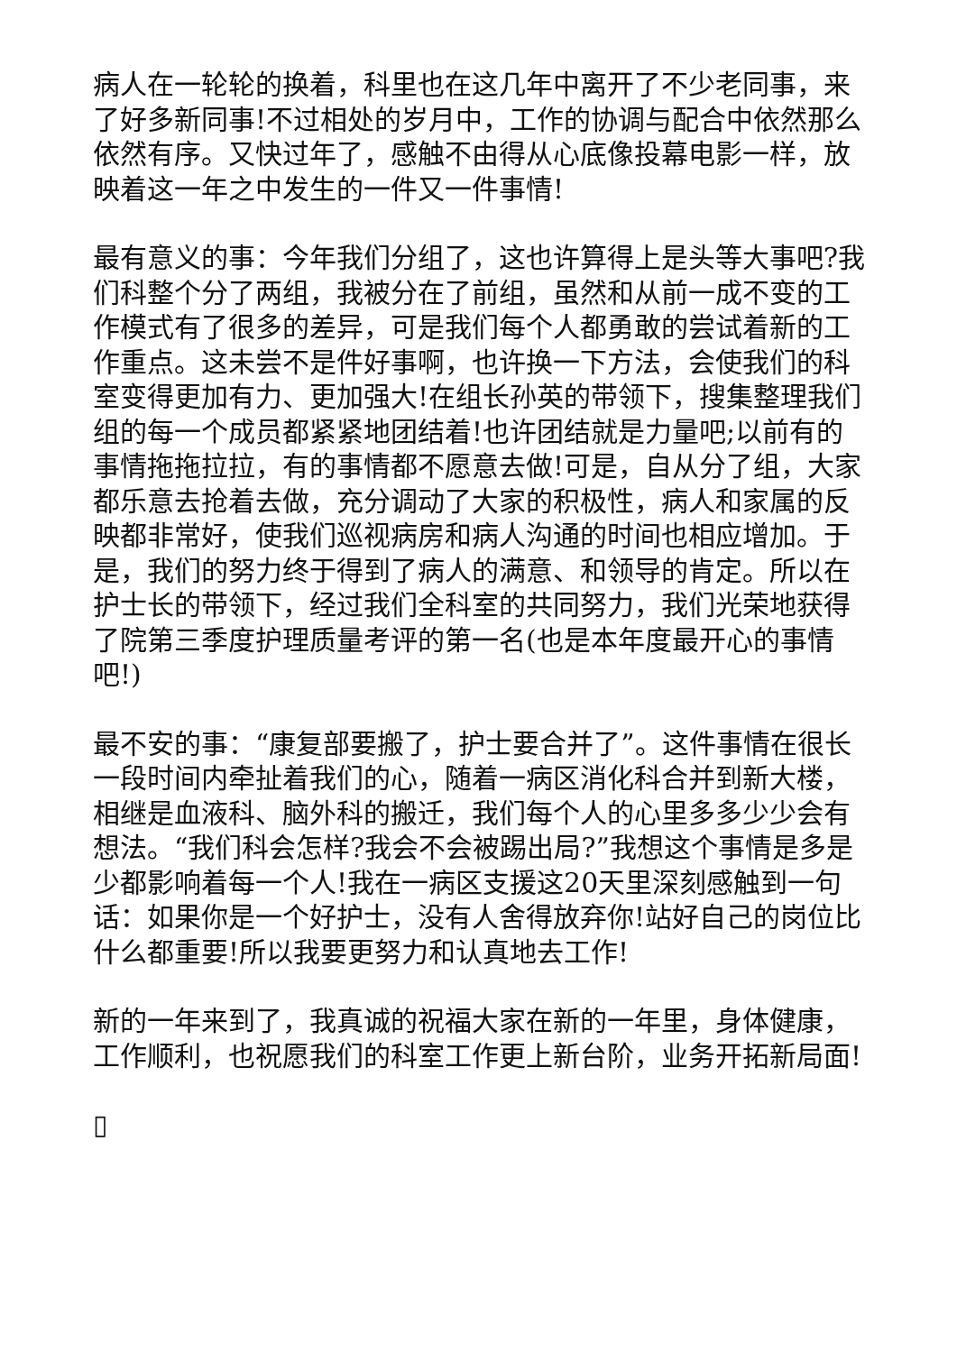病人在一轮轮的换着，科里也在这几年中离开了不少老同事，来了好多新同事!不过相处的岁月中，工作的协调与配合中依然那么依然有序。又快过年了，感触不由得从心底像投幕电影一样，放映着这一年之中发生的一件又一件事情!
最有意义的事：今年我们分组了，这也许算得上是头等大事吧?我们科整个分了两组，我被分在了前组，虽然和从前一成不变的工作模式有了很多的差异，可是我们每个人都勇敢的尝试着新的工作重点。这未尝不是件好事啊，也许换一下方法，会使我们的科室变得更加有力、更加强大!在组长孙英的带领下，搜集整理我们组的每一个成员都紧紧地团结着!也许团结就是力量吧;以前有的事情拖拖拉拉，有的事情都不愿意去做!可是，自从分了组，大家都乐意去抢着去做，充分调动了大家的积极性，病人和家属的反映都非常好，使我们巡视病房和病人沟通的时间也相应增加。于是，我们的努力终于得到了病人的满意、和领导的肯定。所以在护士长的带领下，经过我们全科室的共同努力，我们光荣地获得了院第三季度护理质量考评的第一名(也是本年度最开心的事情吧!)
最不安的事：“康复部要搬了，护士要合并了”。这件事情在很长一段时间内牵扯着我们的心，随着一病区消化科合并到新大楼，相继是血液科、脑外科的搬迁，我们每个人的心里多多少少会有想法。“我们科会怎样?我会不会被踢出局?”我想这个事情是多是少都影响着每一个人!我在一病区支援这20天里深刻感触到一句话：如果你是一个好护士，没有人舍得放弃你!站好自己的岗位比什么都重要!所以我要更努力和认真地去工作!
新的一年来到了，我真诚的祝福大家在新的一年里，身体健康，工作顺利，也祝愿我们的科室工作更上新台阶，业务开拓新局面!
▯